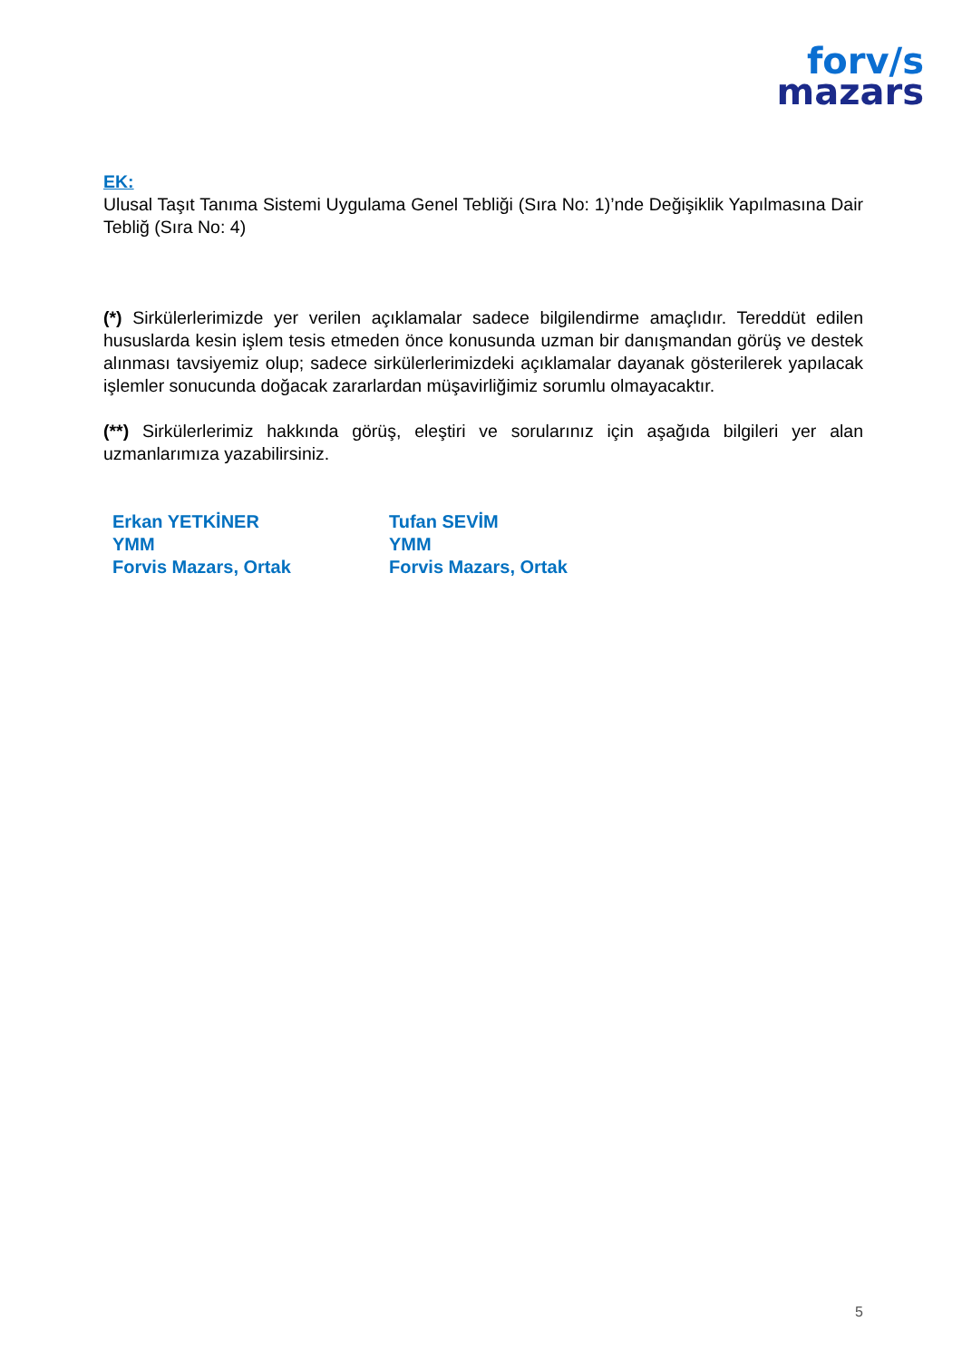forv/s
mazars
EK:
Ulusal Taşıt Tanıma Sistemi Uygulama Genel Tebliği (Sıra No: 1)’nde Değişiklik Yapılmasına Dair Tebliğ (Sıra No: 4)
(*) Sirkülerlerimizde yer verilen açıklamalar sadece bilgilendirme amaçlıdır. Tereddüt edilen hususlarda kesin işlem tesis etmeden önce konusunda uzman bir danışmandan görüş ve destek alınması tavsiyemiz olup; sadece sirkülerlerimizdeki açıklamalar dayanak gösterilerek yapılacak işlemler sonucunda doğacak zararlardan müşavirliğimiz sorumlu olmayacaktır.
(**) Sirkülerlerimiz hakkında görüş, eleştiri ve sorularınız için aşağıda bilgileri yer alan uzmanlarımıza yazabilirsiniz.
Erkan YETKİNER
YMM
Forvis Mazars, Ortak
Tufan SEVİM
YMM
Forvis Mazars, Ortak
5